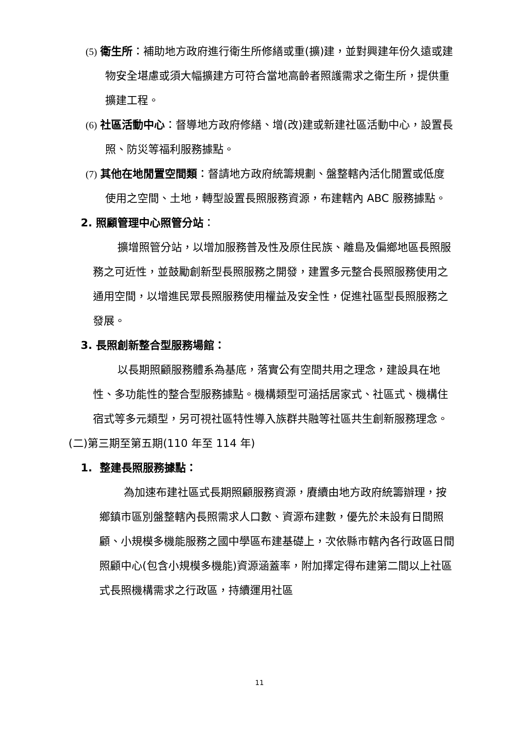(5) 衛生所：補助地方政府進行衛生所修繕或重(擴)建，並對興建年份久遠或建物安全堪慮或須大幅擴建方可符合當地高齡者照護需求之衛生所，提供重擴建工程。
(6) 社區活動中心：督導地方政府修繕、增(改)建或新建社區活動中心，設置長照、防災等福利服務據點。
(7) 其他在地閒置空間類：督請地方政府統籌規劃、盤整轄內活化閒置或低度使用之空間、土地，轉型設置長照服務資源，布建轄內 ABC 服務據點。
2. 照顧管理中心照管分站：
擴增照管分站，以增加服務普及性及原住民族、離島及偏鄉地區長照服務之可近性，並鼓勵創新型長照服務之開發，建置多元整合長照服務使用之通用空間，以增進民眾長照服務使用權益及安全性，促進社區型長照服務之發展。
3. 長照創新整合型服務場館：
以長期照顧服務體系為基底，落實公有空間共用之理念，建設具在地性、多功能性的整合型服務據點。機構類型可涵括居家式、社區式、機構住宿式等多元類型，另可視社區特性導入族群共融等社區共生創新服務理念。
(二)第三期至第五期(110 年至 114 年)
1. 整建長照服務據點：
為加速布建社區式長期照顧服務資源，賡續由地方政府統籌辦理，按鄉鎮市區別盤整轄內長照需求人口數、資源布建數，優先於未設有日間照顧、小規模多機能服務之國中學區布建基礎上，次依縣市轄內各行政區日間照顧中心(包含小規模多機能)資源涵蓋率，附加擇定得布建第二間以上社區式長照機構需求之行政區，持續運用社區
11